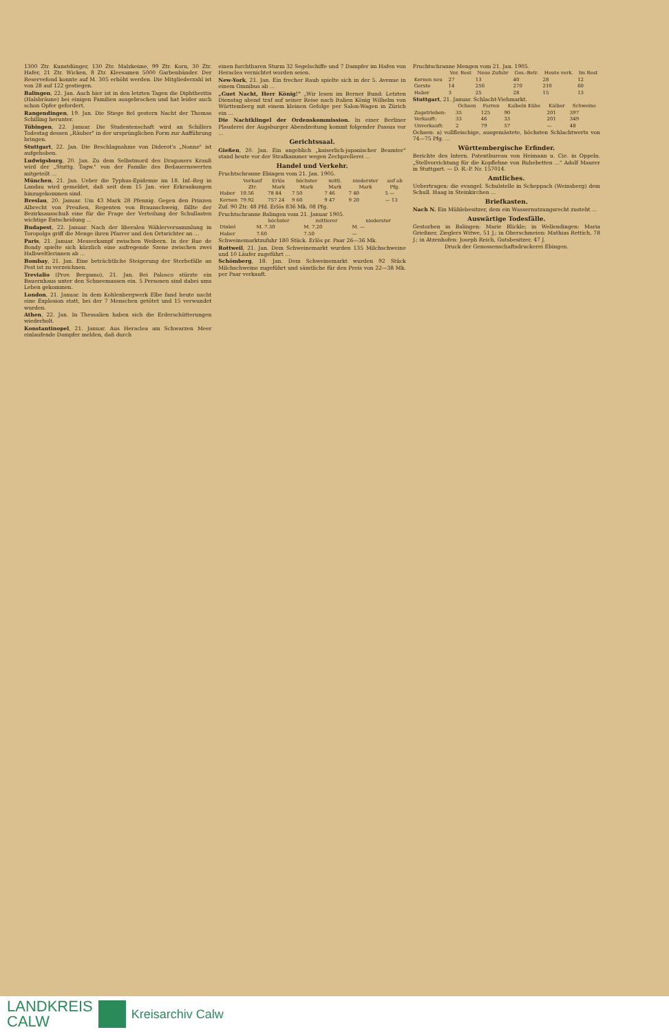1300 Ztr. Kunstdünger, 130 Ztr. Malzkeime, 99 Ztr. Korn, 30 Ztr. Hafer, 21 Ztr. Wicken, 8 Ztr. Kleesamen 5000 Garbenbänder. Der Reservefond konnte auf M. 305 erhöht werden. Die Mitgliederzahl ist von 28 auf 122 gestiegen.
Balingen, 22. Jan. Auch hier ist in den letzten Tagen die Diphtheritis (Halsbräune) bei einigen Familien ausgebrochen und hat leider auch schon Opfer gefordert.
Rangendingen, 19. Jan. Die Stiege fiel gestern Nacht der Thomas Schilling herunter.
Tübingen, 22. Januar. Die Studentenschaft wird an Schillers Todestag dessen „Räuber" in der ursprünglichen Form zur Aufführung bringen.
Stuttgart, 22. Jan. Die Beschlagnahme von Diderot's „Nonne" ist aufgehoben.
Ludwigsburg, 20. Jan. Zu dem Selbstmord des Dragoners Krauß wird der „Stuttg. Tagw." von der Familie des Bedauernswerten mitgeteilt ...
München, 21. Jan. Ueber die Typhus-Epidemie im 18. Inf.-Reg in Landau wird gemeldet, daß seit dem 15 Jan. vier Erkrankungen hinzugekommen sind.
Breslau, 20. Januar. Um 43 Mark 28 Pfennig. Gegen den Prinzen Albrecht von Preußen, Regenten von Braunschweig, fällte der Bezirksausschuß eine für die Frage der Verteilung der Schullasten wichtige Entscheidung ...
Budapest, 22. Januar. Nach der liberalen Wählerversammlung in Toropolga griff die Menge ihren Pfarrer und den Ortsrichter an ...
Paris, 21. Januar. Messerkampf zwischen Weibern. In der Rue de Bondy spielte sich kürzlich eine aufregende Szene zwischen zwei Halbweltlerinnen ab ...
Bombay, 21. Jan. Eine beträchtliche Steigerung der Sterbefälle an Pest ist zu verzeichnen.
Trevialio (Prov. Bergamo), 21. Jan. Bei Palosco stürzte ein Bauernhaus unter den Schneemassen ein. 5 Personen sind dabei ums Leben gekommen.
London, 21. Januar. In dem Kohlenbergwerk Elbe fand heute nacht eine Explosion statt, bei der 7 Menschen getötet und 15 verwundet wurden.
Athen, 22. Jan. In Thessalien haben sich die Erderschütterungen wiederholt.
Konstantinopel, 21. Januar. Aus Heraclea am Schwarzen Meer einlaufende Dampfer melden, daß durch
einen furchtbaren Sturm 32 Segelschiffe und 7 Dampfer im Hafen von Heraclea vernichtet worden seien.
New-York, 21. Jan. Ein frecher Raub spielte sich in der 5. Avenue in einem Omnibus ab ...
„Guet Nacht, Herr König!" „Wir lesen im Berner Bund: Letzten Dienstag abend traf auf seiner Reise nach Italien König Wilhelm von Württemberg mit einem kleinen Gefolge per Salon-Wagen in Zürich ein ...
Die Nachtklingel der Ordenskommission. In einer Berliner Plauderei der Augsburger Abendzeitung kommt folgender Passus vor ...
Gerichtssaal.
Gießen, 20. Jan. Ein angeblich „kaiserlich-japanischer Beamter" stand heute vor der Strafkammer wegen Zechprellerei ...
Handel und Verkehr.
Fruchtschranne Ebingen vom 21. Jan. 1905.
| | Verkauf Ztr. | Erlös Mark | höchster Mark | mittl. Mark | niederster Mark | auf ab Pfg. |
| --- | --- | --- | --- | --- | --- | --- |
| Haber | 10.56 | 78 84 | 7 50 | 7 46 | 7 40 | 5 — |
| Kernen | 79.92 | 757 24 | 9 60 | 9 47 | 9 20 | — 13 |
Zuf. 90 Ztr. 48 Pfd. Erlös 836 Mk. 08 Pfg.
Fruchtschranne Balingen vom 21. Januar 1905.
| | höchster | mittlerer | niederster |
| --- | --- | --- | --- |
| Dinkel | M. 7.30 | M. 7.20 | M. — |
| Haber | 7.60 | 7.50 | — |
Schweinemarktzufuhr 180 Stück. Erlös pr. Paar 26—36 Mk.
Rottweil, 21. Jan. Dem Schweinemarkt wurden 135 Milchschweine und 10 Läufer zugeführt ...
Schömberg, 18. Jan. Dem Schweinemarkt wurden 92 Stück Milchschweine zugeführt und sämtliche für den Preis von 22—38 Mk. per Paar verkauft.
Fruchtschranne Mengen vom 21. Jan. 1905.
| | Vor. Rest | Neue Zufuhr | Ges.-Betr. | Heute verk. | Im Rest |
| --- | --- | --- | --- | --- | --- |
| Kernen neu | 27 | 13 | 40 | 28 | 12 |
| Gerste | 14 | 256 | 270 | 210 | 60 |
| Haber | 3 | 25 | 28 | 15 | 13 |
Stuttgart, 21. Januar. Schlacht-Viehmarkt.
| | Ochsen | Farren | Kalbeln Kühe | Kälber | Schweine |
| --- | --- | --- | --- | --- | --- |
| Zugetrieben: | 35 | 125 | 90 | 201 | 397 |
| Verkauft: | 33 | 46 | 33 | 201 | 349 |
| Unverkauft: | 2 | 79 | 57 | — | 48 |
Ochsen: a) vollfleischige, ausgemästete, höchsten Schlachtwerts von 74—75 Pfg. ...
Württembergische Erfinder.
Berichte des Intern. Patentbureau von Heimann u. Cie. in Oppeln. „Stellvorrichtung für die Kopflehne von Ruhebetten ..." Adolf Maurer in Stuttgart. — D. R.-P. Nr. 157014.
Amtliches.
Uebertragen: die evangel. Schulstelle in Scheppach (Weinsberg) dem Schull. Haag in Steinkirchen ...
Briefkasten.
Nach N. Ein Mühlebesitzer, dem ein Wassernutzungsrecht zusteht ...
Auswärtige Todesfälle.
Gestorben in Balingen: Marie Blickle; in Wellendingen: Maria Grießner, Zieglers Witwe, 51 J.; in Oberschmeien: Mathias Rettich, 78 J.; in Atzenhofen: Joseph Reich, Gutsbesitzer, 47 J.
Druck der Genossenschaftsdruckerei Ebingen.
LANDKREIS
CALW
Kreisarchiv Calw